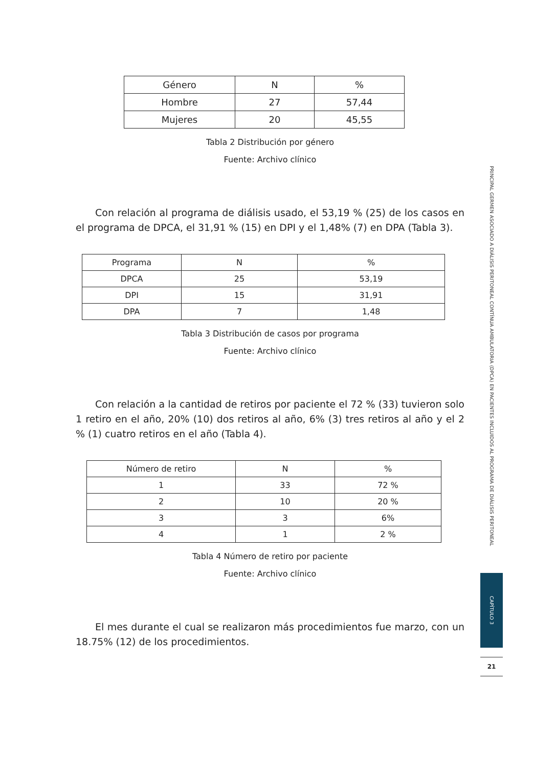| Género | N | % |
| --- | --- | --- |
| Hombre | 27 | 57,44 |
| Mujeres | 20 | 45,55 |
Tabla 2 Distribución por género
Fuente: Archivo clínico
Con relación al programa de diálisis usado, el 53,19 % (25) de los casos en el programa de DPCA, el 31,91 % (15) en DPI y el 1,48% (7) en DPA (Tabla 3).
| Programa | N | % |
| --- | --- | --- |
| DPCA | 25 | 53,19 |
| DPI | 15 | 31,91 |
| DPA | 7 | 1,48 |
Tabla 3 Distribución de casos por programa
Fuente: Archivo clínico
Con relación a la cantidad de retiros por paciente el 72 % (33) tuvieron solo 1 retiro en el año, 20% (10) dos retiros al año, 6% (3) tres retiros al año y el 2 % (1) cuatro retiros en el año (Tabla 4).
| Número de retiro | N | % |
| --- | --- | --- |
| 1 | 33 | 72 % |
| 2 | 10 | 20 % |
| 3 | 3 | 6% |
| 4 | 1 | 2 % |
Tabla 4 Número de retiro por paciente
Fuente: Archivo clínico
El mes durante el cual se realizaron más procedimientos fue marzo, con un 18.75% (12) de los procedimientos.
PRINCIPAL GERMEN ASOCIADO A DIÁLISIS PERITONEAL CONTÍNUA AMBULATORIA (DPCA) EN PACIENTES INCLUIDOS AL PROGRAMA DE DIÁLISIS PERITONEAL
CAPÍTULO 3
21